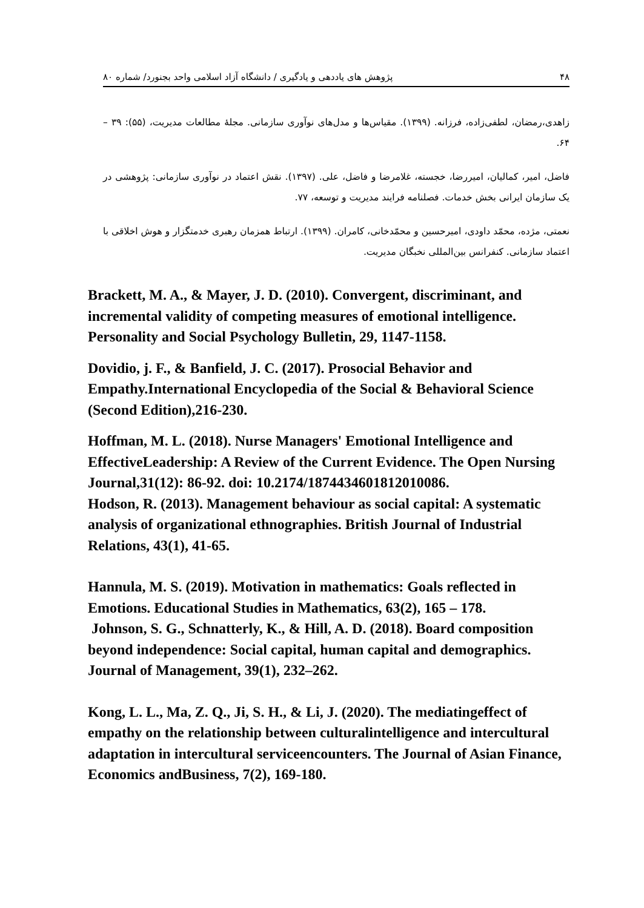۴۸ پژوهش های یاددهی و یادگیری / دانشگاه آزاد اسلامی واحد بجنورد/ شماره ۸۰
زاهدی،رمضان، لطفی‌زاده، فرزانه. (۱۳۹۹). مقیاس‌ها و مدل‌های نوآوری سازمانی. مجلۀ مطالعات مدیریت، (۵۵): ۳۹ – ۶۴.
فاضل، امیر، کمالیان، امیررضا، خجسته، غلامرضا و فاضل، علی. (۱۳۹۷). نقش اعتماد در نوآوری سازمانی: پژوهشی در یک سازمان ایرانی بخش خدمات. فصلنامه فرایند مدیریت و توسعه، ۷۷.
نعمتی، مژده، محمّد داودی، امیرحسین و محمّدخانی، کامران. (۱۳۹۹). ارتباط همزمان رهبری خدمتگزار و هوش اخلاقی با اعتماد سازمانی. کنفرانس بین‌المللی نخبگان مدیریت.
Brackett, M. A., & Mayer, J. D. (2010). Convergent, discriminant, and incremental validity of competing measures of emotional intelligence. Personality and Social Psychology Bulletin, 29, 1147-1158.
Dovidio, j. F., & Banfield, J. C. (2017). Prosocial Behavior and Empathy.International Encyclopedia of the Social & Behavioral Science (Second Edition),216-230.
Hoffman, M. L. (2018). Nurse Managers' Emotional Intelligence and EffectiveLeadership: A Review of the Current Evidence. The Open Nursing Journal,31(12): 86-92. doi: 10.2174/1874434601812010086.
Hodson, R. (2013). Management behaviour as social capital: A systematic analysis of organizational ethnographies. British Journal of Industrial Relations, 43(1), 41-65.
Hannula, M. S. (2019). Motivation in mathematics: Goals reflected in Emotions. Educational Studies in Mathematics, 63(2), 165 – 178.
Johnson, S. G., Schnatterly, K., & Hill, A. D. (2018). Board composition beyond independence: Social capital, human capital and demographics. Journal of Management, 39(1), 232–262.
Kong, L. L., Ma, Z. Q., Ji, S. H., & Li, J. (2020). The mediatingeffect of empathy on the relationship between culturalintelligence and intercultural adaptation in intercultural serviceencounters. The Journal of Asian Finance, Economics andBusiness, 7(2), 169-180.